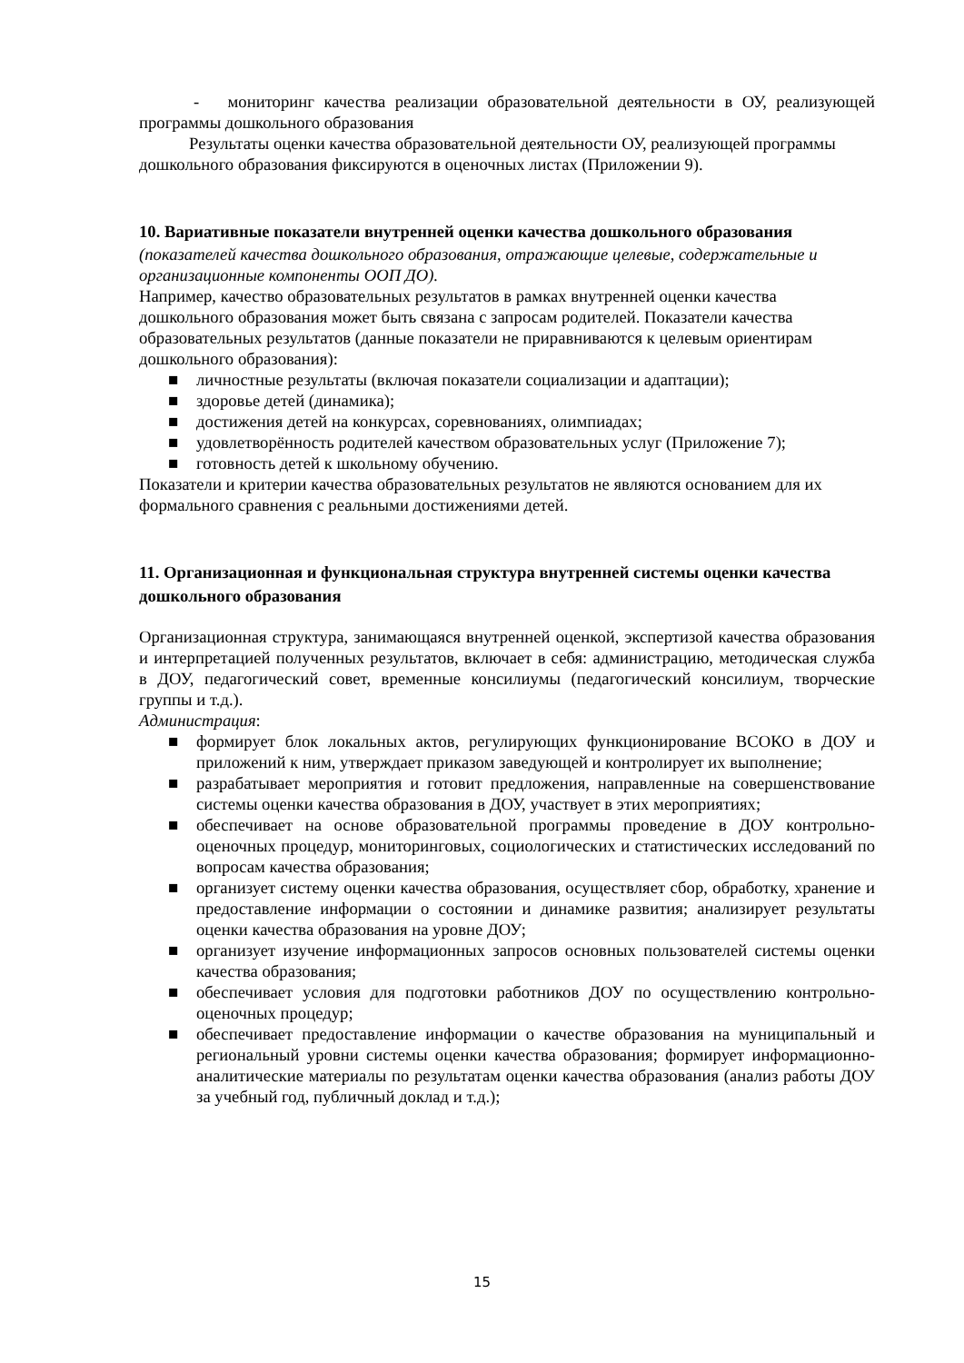- мониторинг качества реализации образовательной деятельности в ОУ, реализующей программы дошкольного образования
Результаты оценки качества образовательной деятельности ОУ, реализующей программы дошкольного образования фиксируются в оценочных листах (Приложении 9).
10. Вариативные показатели внутренней оценки качества дошкольного образования
(показателей качества дошкольного образования, отражающие целевые, содержательные и организационные компоненты ООП ДО).
Например, качество образовательных результатов в рамках внутренней оценки качества дошкольного образования может быть связана с запросам родителей. Показатели качества образовательных результатов (данные показатели не приравниваются к целевым ориентирам дошкольного образования):
■ личностные результаты (включая показатели социализации и адаптации);
■ здоровье детей (динамика);
■ достижения детей на конкурсах, соревнованиях, олимпиадах;
■ удовлетворённость родителей качеством образовательных услуг (Приложение 7);
■ готовность детей к школьному обучению.
Показатели и критерии качества образовательных результатов не являются основанием для их формального сравнения с реальными достижениями детей.
11. Организационная и функциональная структура внутренней системы оценки качества дошкольного образования
Организационная структура, занимающаяся внутренней оценкой, экспертизой качества образования и интерпретацией полученных результатов, включает в себя: администрацию, методическая служба в ДОУ, педагогический совет, временные консилиумы (педагогический консилиум, творческие группы и т.д.).
Администрация:
■ формирует блок локальных актов, регулирующих функционирование ВСОКО в ДОУ и приложений к ним, утверждает приказом заведующей и контролирует их выполнение;
■ разрабатывает мероприятия и готовит предложения, направленные на совершенствование системы оценки качества образования в ДОУ, участвует в этих мероприятиях;
■ обеспечивает на основе образовательной программы проведение в ДОУ контрольно-оценочных процедур, мониторинговых, социологических и статистических исследований по вопросам качества образования;
■ организует систему оценки качества образования, осуществляет сбор, обработку, хранение и предоставление информации о состоянии и динамике развития; анализирует результаты оценки качества образования на уровне ДОУ;
■ организует изучение информационных запросов основных пользователей системы оценки качества образования;
■ обеспечивает условия для подготовки работников ДОУ по осуществлению контрольно-оценочных процедур;
■ обеспечивает предоставление информации о качестве образования на муниципальный и региональный уровни системы оценки качества образования; формирует информационно-аналитические материалы по результатам оценки качества образования (анализ работы ДОУ за учебный год, публичный доклад и т.д.);
15